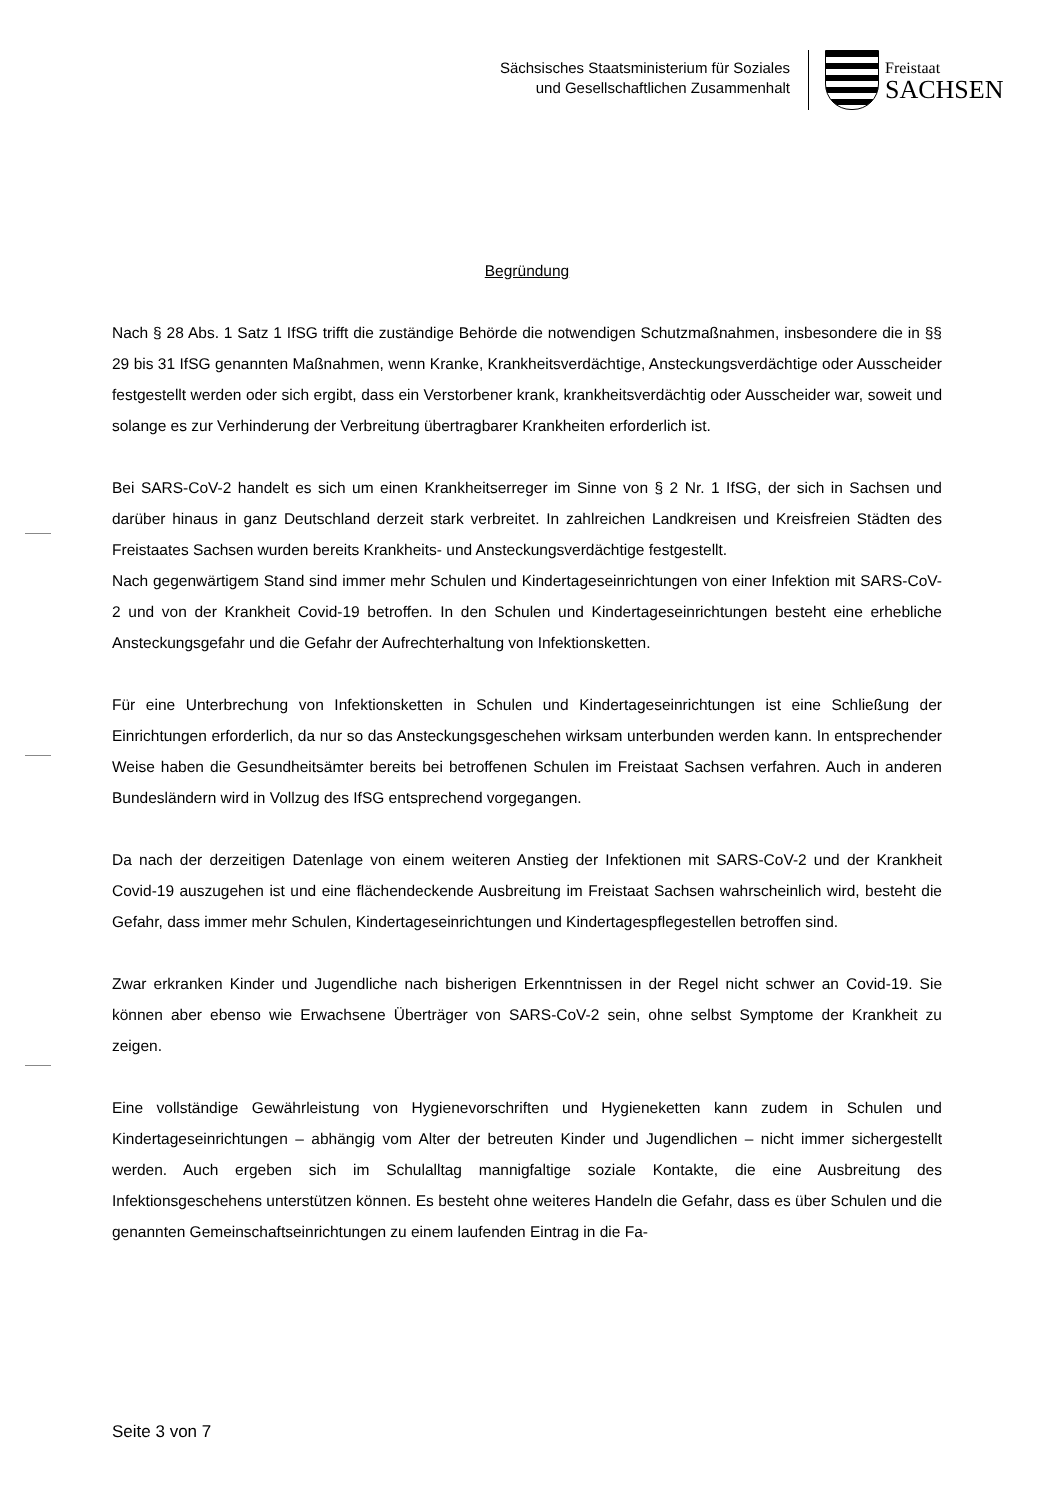Sächsisches Staatsministerium für Soziales
und Gesellschaftlichen Zusammenhalt
Freistaat
SACHSEN
Begründung
Nach § 28 Abs. 1 Satz 1 IfSG trifft die zuständige Behörde die notwendigen Schutzmaßnahmen, insbesondere die in §§ 29 bis 31 IfSG genannten Maßnahmen, wenn Kranke, Krankheitsverdächtige, Ansteckungsverdächtige oder Ausscheider festgestellt werden oder sich ergibt, dass ein Verstorbener krank, krankheitsverdächtig oder Ausscheider war, soweit und solange es zur Verhinderung der Verbreitung übertragbarer Krankheiten erforderlich ist.
Bei SARS-CoV-2 handelt es sich um einen Krankheitserreger im Sinne von § 2 Nr. 1 IfSG, der sich in Sachsen und darüber hinaus in ganz Deutschland derzeit stark verbreitet. In zahlreichen Landkreisen und Kreisfreien Städten des Freistaates Sachsen wurden bereits Krankheits- und Ansteckungsverdächtige festgestellt.
Nach gegenwärtigem Stand sind immer mehr Schulen und Kindertageseinrichtungen von einer Infektion mit SARS-CoV-2 und von der Krankheit Covid-19 betroffen. In den Schulen und Kindertageseinrichtungen besteht eine erhebliche Ansteckungsgefahr und die Gefahr der Aufrechterhaltung von Infektionsketten.
Für eine Unterbrechung von Infektionsketten in Schulen und Kindertageseinrichtungen ist eine Schließung der Einrichtungen erforderlich, da nur so das Ansteckungsgeschehen wirksam unterbunden werden kann. In entsprechender Weise haben die Gesundheitsämter bereits bei betroffenen Schulen im Freistaat Sachsen verfahren. Auch in anderen Bundesländern wird in Vollzug des IfSG entsprechend vorgegangen.
Da nach der derzeitigen Datenlage von einem weiteren Anstieg der Infektionen mit SARS-CoV-2 und der Krankheit Covid-19 auszugehen ist und eine flächendeckende Ausbreitung im Freistaat Sachsen wahrscheinlich wird, besteht die Gefahr, dass immer mehr Schulen, Kindertageseinrichtungen und Kindertagespflegestellen betroffen sind.
Zwar erkranken Kinder und Jugendliche nach bisherigen Erkenntnissen in der Regel nicht schwer an Covid-19. Sie können aber ebenso wie Erwachsene Überträger von SARS-CoV-2 sein, ohne selbst Symptome der Krankheit zu zeigen.
Eine vollständige Gewährleistung von Hygienevorschriften und Hygieneketten kann zudem in Schulen und Kindertageseinrichtungen – abhängig vom Alter der betreuten Kinder und Jugendlichen – nicht immer sichergestellt werden. Auch ergeben sich im Schulalltag mannigfaltige soziale Kontakte, die eine Ausbreitung des Infektionsgeschehens unterstützen können. Es besteht ohne weiteres Handeln die Gefahr, dass es über Schulen und die genannten Gemeinschaftseinrichtungen zu einem laufenden Eintrag in die Fa-
Seite 3 von 7